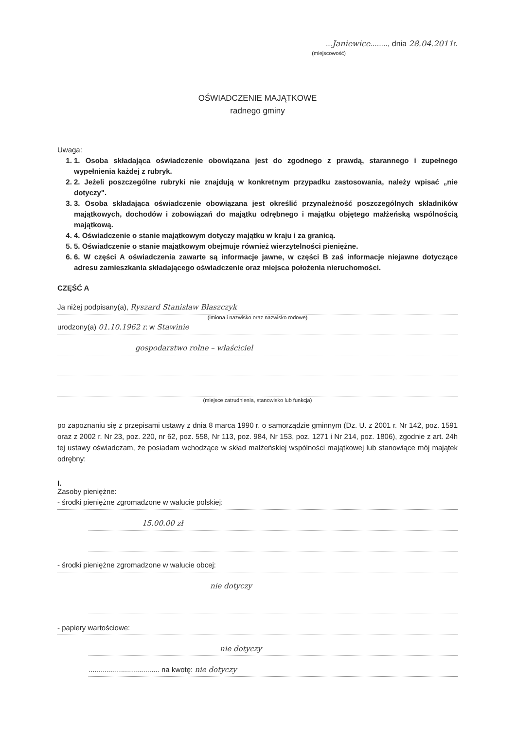...Janiewice........, dnia 28.04.2011r.
(miejscowość)
OŚWIADCZENIE MAJĄTKOWE
radnego gminy
Uwaga:
1. 1. Osoba składająca oświadczenie obowiązana jest do zgodnego z prawdą, starannego i zupełnego wypełnienia każdej z rubryk.
2. 2. Jeżeli poszczególne rubryki nie znajdują w konkretnym przypadku zastosowania, należy wpisać „nie dotyczy".
3. 3. Osoba składająca oświadczenie obowiązana jest określić przynależność poszczególnych składników majątkowych, dochodów i zobowiązań do majątku odrębnego i majątku objętego małżeńską wspólnością majątkową.
4. 4. Oświadczenie o stanie majątkowym dotyczy majątku w kraju i za granicą.
5. 5. Oświadczenie o stanie majątkowym obejmuje również wierzytelności pieniężne.
6. 6. W części A oświadczenia zawarte są informacje jawne, w części B zaś informacje niejawne dotyczące adresu zamieszkania składającego oświadczenie oraz miejsca położenia nieruchomości.
CZĘŚĆ A
Ja niżej podpisany(a), Ryszard Stanisław Błaszczyk
(imiona i nazwisko oraz nazwisko rodowe)
urodzony(a) 01.10.1962 r. w Stawinie
gospodarstwo rolne – właściciel
(miejsce zatrudnienia, stanowisko lub funkcja)
po zapoznaniu się z przepisami ustawy z dnia 8 marca 1990 r. o samorządzie gminnym (Dz. U. z 2001 r. Nr 142, poz. 1591 oraz z 2002 r. Nr 23, poz. 220, nr 62, poz. 558, Nr 113, poz. 984, Nr 153, poz. 1271 i Nr 214, poz. 1806), zgodnie z art. 24h tej ustawy oświadczam, że posiadam wchodzące w skład małżeńskiej wspólności majątkowej lub stanowiące mój majątek odrębny:
I.
Zasoby pieniężne:
- środki pieniężne zgromadzone w walucie polskiej:
15.00.00 zł
- środki pieniężne zgromadzone w walucie obcej:
nie dotyczy
- papiery wartościowe:
nie dotyczy
................................... na kwotę: nie dotyczy